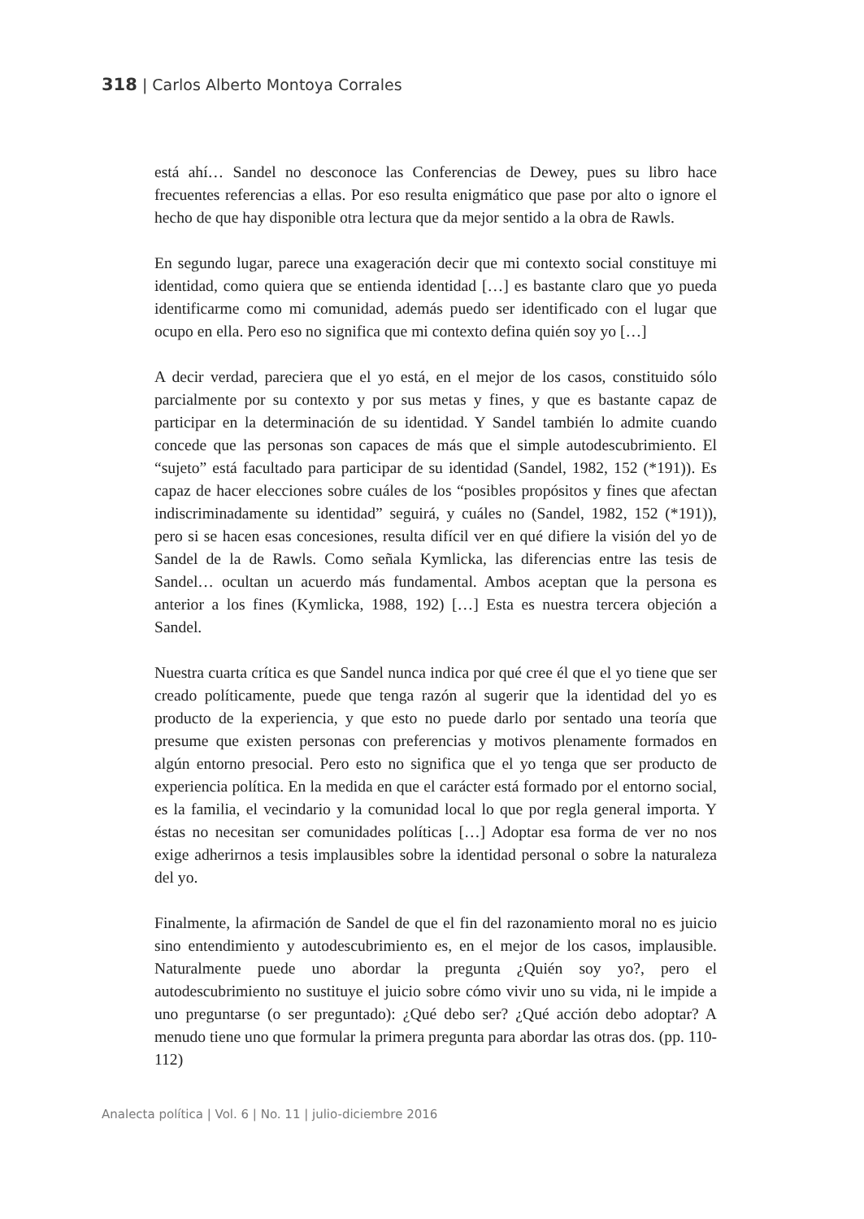318 | Carlos Alberto Montoya Corrales
está ahí… Sandel no desconoce las Conferencias de Dewey, pues su libro hace frecuentes referencias a ellas. Por eso resulta enigmático que pase por alto o ignore el hecho de que hay disponible otra lectura que da mejor sentido a la obra de Rawls.
En segundo lugar, parece una exageración decir que mi contexto social constituye mi identidad, como quiera que se entienda identidad […] es bastante claro que yo pueda identificarme como mi comunidad, además puedo ser identificado con el lugar que ocupo en ella. Pero eso no significa que mi contexto defina quién soy yo […]
A decir verdad, pareciera que el yo está, en el mejor de los casos, constituido sólo parcialmente por su contexto y por sus metas y fines, y que es bastante capaz de participar en la determinación de su identidad. Y Sandel también lo admite cuando concede que las personas son capaces de más que el simple autodescubrimiento. El “sujeto” está facultado para participar de su identidad (Sandel, 1982, 152 (*191)). Es capaz de hacer elecciones sobre cuáles de los “posibles propósitos y fines que afectan indiscriminadamente su identidad” seguirá, y cuáles no (Sandel, 1982, 152 (*191)), pero si se hacen esas concesiones, resulta difícil ver en qué difiere la visión del yo de Sandel de la de Rawls. Como señala Kymlicka, las diferencias entre las tesis de Sandel… ocultan un acuerdo más fundamental. Ambos aceptan que la persona es anterior a los fines (Kymlicka, 1988, 192) […] Esta es nuestra tercera objeción a Sandel.
Nuestra cuarta crítica es que Sandel nunca indica por qué cree él que el yo tiene que ser creado políticamente, puede que tenga razón al sugerir que la identidad del yo es producto de la experiencia, y que esto no puede darlo por sentado una teoría que presume que existen personas con preferencias y motivos plenamente formados en algún entorno presocial. Pero esto no significa que el yo tenga que ser producto de experiencia política. En la medida en que el carácter está formado por el entorno social, es la familia, el vecindario y la comunidad local lo que por regla general importa. Y éstas no necesitan ser comunidades políticas […] Adoptar esa forma de ver no nos exige adherirnos a tesis implausibles sobre la identidad personal o sobre la naturaleza del yo.
Finalmente, la afirmación de Sandel de que el fin del razonamiento moral no es juicio sino entendimiento y autodescubrimiento es, en el mejor de los casos, implausible. Naturalmente puede uno abordar la pregunta ¿Quién soy yo?, pero el autodescubrimiento no sustituye el juicio sobre cómo vivir uno su vida, ni le impide a uno preguntarse (o ser preguntado): ¿Qué debo ser? ¿Qué acción debo adoptar? A menudo tiene uno que formular la primera pregunta para abordar las otras dos. (pp. 110-112)
Analecta política | Vol. 6 | No. 11 | julio-diciembre 2016